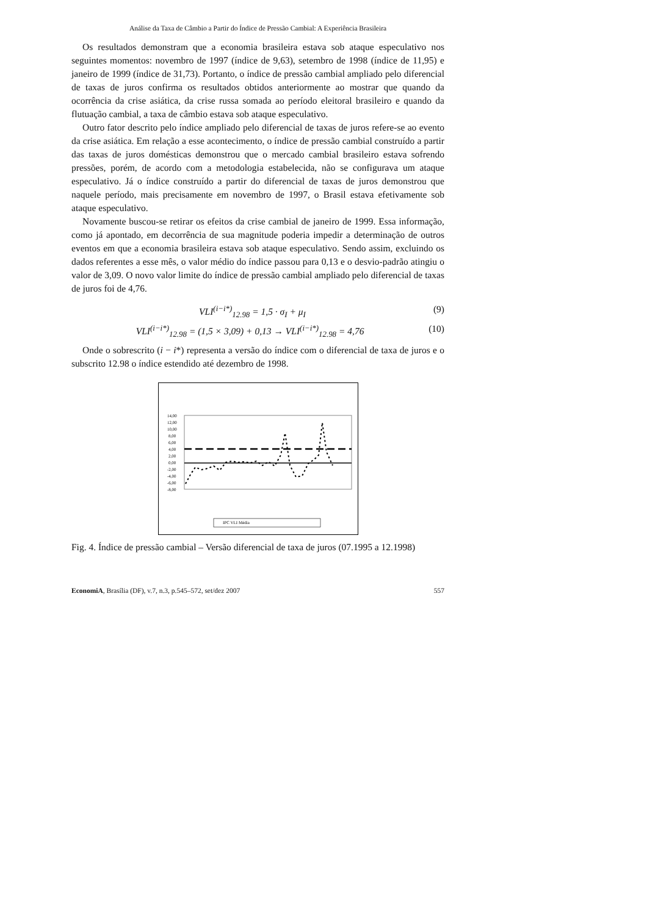Análise da Taxa de Câmbio a Partir do Índice de Pressão Cambial: A Experiência Brasileira
Os resultados demonstram que a economia brasileira estava sob ataque especulativo nos seguintes momentos: novembro de 1997 (índice de 9,63), setembro de 1998 (índice de 11,95) e janeiro de 1999 (índice de 31,73). Portanto, o índice de pressão cambial ampliado pelo diferencial de taxas de juros confirma os resultados obtidos anteriormente ao mostrar que quando da ocorrência da crise asiática, da crise russa somada ao período eleitoral brasileiro e quando da flutuação cambial, a taxa de câmbio estava sob ataque especulativo.
Outro fator descrito pelo índice ampliado pelo diferencial de taxas de juros refere-se ao evento da crise asiática. Em relação a esse acontecimento, o índice de pressão cambial construído a partir das taxas de juros domésticas demonstrou que o mercado cambial brasileiro estava sofrendo pressões, porém, de acordo com a metodologia estabelecida, não se configurava um ataque especulativo. Já o índice construído a partir do diferencial de taxas de juros demonstrou que naquele período, mais precisamente em novembro de 1997, o Brasil estava efetivamente sob ataque especulativo.
Novamente buscou-se retirar os efeitos da crise cambial de janeiro de 1999. Essa informação, como já apontado, em decorrência de sua magnitude poderia impedir a determinação de outros eventos em que a economia brasileira estava sob ataque especulativo. Sendo assim, excluindo os dados referentes a esse mês, o valor médio do índice passou para 0,13 e o desvio-padrão atingiu o valor de 3,09. O novo valor limite do índice de pressão cambial ampliado pelo diferencial de taxas de juros foi de 4,76.
VLI<sup>(i−i*)</sup><sub>12.98</sub> = 1,5 · σ<sub>I</sub> + μ<sub>I</sub> (9)
VLI<sup>(i−i*)</sup><sub>12.98</sub> = (1,5 × 3,09) + 0,13 → VLI<sup>(i−i*)</sup><sub>12.98</sub> = 4,76 (10)
Onde o sobrescrito (i − i*) representa a versão do índice com o diferencial de taxa de juros e o subscrito 12.98 o índice estendido até dezembro de 1998.
14,00
12,00
10,00
8,00
6,00
4,00
2,00
0,00
-2,00
-4,00
-6,00
-8,00
IPC VLI Média
Fig. 4. Índice de pressão cambial – Versão diferencial de taxa de juros (07.1995 a 12.1998)
EconomiA, Brasília (DF), v.7, n.3, p.545–572, set/dez 2007 557